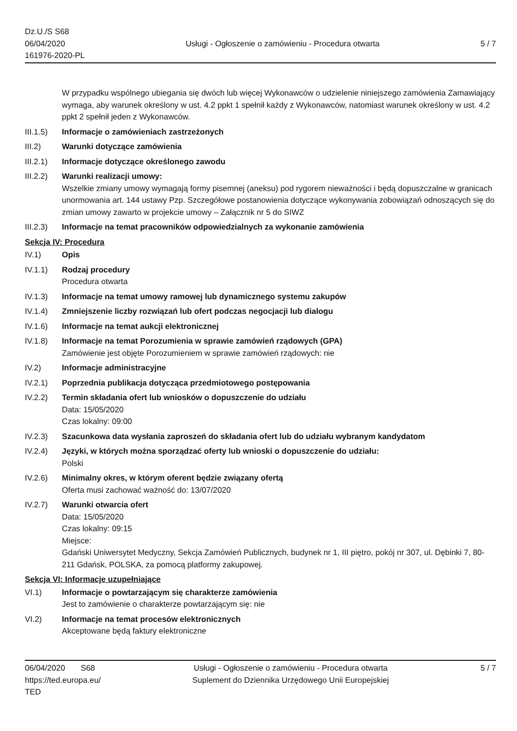Dz.U./S S68
06/04/2020
161976-2020-PL
Usługi - Ogłoszenie o zamówieniu - Procedura otwarta
5 / 7
W przypadku wspólnego ubiegania się dwóch lub więcej Wykonawców o udzielenie niniejszego zamówienia Zamawiający wymaga, aby warunek określony w ust. 4.2 ppkt 1 spełnił każdy z Wykonawców, natomiast warunek określony w ust. 4.2 ppkt 2 spełnił jeden z Wykonawców.
III.1.5)
Informacje o zamówieniach zastrzeżonych
III.2) Warunki dotyczące zamówienia
III.2.1)
Informacje dotyczące określonego zawodu
III.2.2)
Warunki realizacji umowy:
Wszelkie zmiany umowy wymagają formy pisemnej (aneksu) pod rygorem nieważności i będą dopuszczalne w granicach unormowania art. 144 ustawy Pzp. Szczegółowe postanowienia dotyczące wykonywania zobowiązań odnoszących się do zmian umowy zawarto w projekcie umowy – Załącznik nr 5 do SIWZ
III.2.3)
Informacje na temat pracowników odpowiedzialnych za wykonanie zamówienia
Sekcja IV: Procedura
IV.1) Opis
IV.1.1) Rodzaj procedury
Procedura otwarta
IV.1.3) Informacje na temat umowy ramowej lub dynamicznego systemu zakupów
IV.1.4) Zmniejszenie liczby rozwiązań lub ofert podczas negocjacji lub dialogu
IV.1.6) Informacje na temat aukcji elektronicznej
IV.1.8) Informacje na temat Porozumienia w sprawie zamówień rządowych (GPA)
Zamówienie jest objęte Porozumieniem w sprawie zamówień rządowych: nie
IV.2) Informacje administracyjne
IV.2.1) Poprzednia publikacja dotycząca przedmiotowego postępowania
IV.2.2) Termin składania ofert lub wniosków o dopuszczenie do udziału
Data: 15/05/2020
Czas lokalny: 09:00
IV.2.3) Szacunkowa data wysłania zaproszeń do składania ofert lub do udziału wybranym kandydatom
IV.2.4) Języki, w których można sporządzać oferty lub wnioski o dopuszczenie do udziału:
Polski
IV.2.6) Minimalny okres, w którym oferent będzie związany ofertą
Oferta musi zachować ważność do: 13/07/2020
IV.2.7) Warunki otwarcia ofert
Data: 15/05/2020
Czas lokalny: 09:15
Miejsce:
Gdański Uniwersytet Medyczny, Sekcja Zamówień Publicznych, budynek nr 1, III piętro, pokój nr 307, ul. Dębinki 7, 80-211 Gdańsk, POLSKA, za pomocą platformy zakupowej.
Sekcja VI: Informacje uzupełniające
VI.1) Informacje o powtarzającym się charakterze zamówienia
Jest to zamówienie o charakterze powtarzającym się: nie
VI.2) Informacje na temat procesów elektronicznych
Akceptowane będą faktury elektroniczne
06/04/2020 S68
https://ted.europa.eu/
TED
Usługi - Ogłoszenie o zamówieniu - Procedura otwarta
Suplement do Dziennika Urzędowego Unii Europejskiej
5 / 7